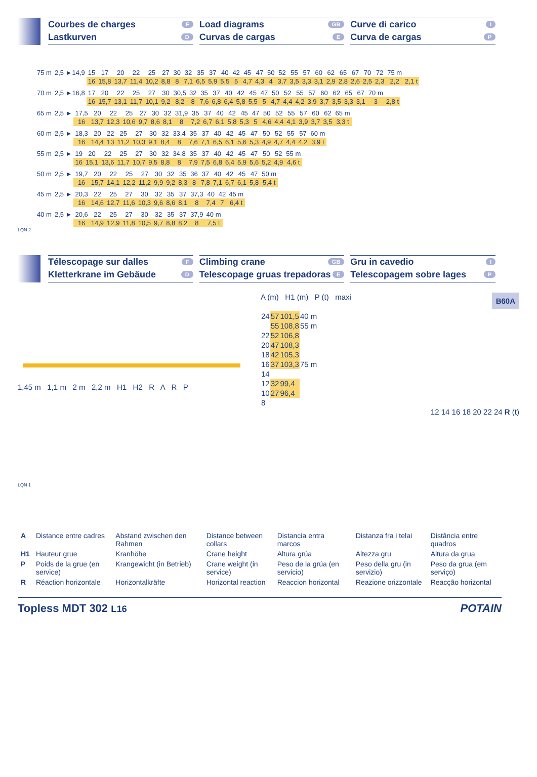Courbes de charges F
Lastkurven D
Load diagrams GB
Curvas de cargas E
Curve di carico I
Curva de cargas P
| 75 m | 2,5 ►14,9 | 15 | 17 | 20 | 22 | 25 | 27 | 30 | 32 | 35 | 37 | 40 | 42 | 45 | 47 | 50 | 52 | 55 | 57 | 60 | 62 | 65 | 67 | 70 | 72 | 75 m | |
| | | 16 | 15,8 | 13,7 | 11,4 | 10,2 | 8,8 | 8 | 7,1 | 6,5 | 5,9 | 5,5 | 5 | 4,7 | 4,3 | 4 | 3,7 | 3,5 | 3,3 | 3,1 | 2,9 | 2,8 | 2,6 | 2,5 | 2,3 | 2,2 | 2,1 t |
| 70 m | 2,5 ►16,8 | 17 | 20 | 22 | 25 | 27 | 30 | 30,5 | 32 | 35 | 37 | 40 | 42 | 45 | 47 | 50 | 52 | 55 | 57 | 60 | 62 | 65 | 67 | 70 m | |
| | | 16 | 15,7 | 13,1 | 11,7 | 10,1 | 9,2 | 8,2 | 8 | 7,6 | 6,8 | 6,4 | 5,8 | 5,5 | 5 | 4,7 | 4,4 | 4,2 | 3,9 | 3,7 | 3,5 | 3,3 | 3,1 | 3 | 2,8 t |
| 65 m | 2,5 ► | 17,5 | 20 | 22 | 25 | 27 | 30 | 32 | 31,9 | 35 | 37 | 40 | 42 | 45 | 47 | 50 | 52 | 55 | 57 | 60 | 62 | 65 m |
| | | 16 | 13,7 | 12,3 | 10,6 | 9,7 | 8,6 | 8,1 | 8 | 7,2 | 6,7 | 6,1 | 5,8 | 5,3 | 5 | 4,6 | 4,4 | 4,1 | 3,9 | 3,7 | 3,5 | 3,3 t |
| 60 m | 2,5 ► | 18,3 | 20 | 22 | 25 | 27 | 30 | 32 | 33,4 | 35 | 37 | 40 | 42 | 45 | 47 | 50 | 52 | 55 | 57 | 60 m |
| | | 16 | 14,4 | 13 | 11,2 | 10,3 | 9,1 | 8,4 | 8 | 7,6 | 7,1 | 6,5 | 6,1 | 5,6 | 5,3 | 4,9 | 4,7 | 4,4 | 4,2 | 3,9 t |
| 55 m | 2,5 ► | 19 | 20 | 22 | 25 | 27 | 30 | 32 | 34,8 | 35 | 37 | 40 | 42 | 45 | 47 | 50 | 52 | 55 m |
| | | 16 | 15,1 | 13,6 | 11,7 | 10,7 | 9,5 | 8,8 | 8 | 7,9 | 7,5 | 6,8 | 6,4 | 5,9 | 5,6 | 5,2 | 4,9 | 4,6 t |
| 50 m | 2,5 ► | 19,7 | 20 | 22 | 25 | 27 | 30 | 32 | 35 | 36 | 37 | 40 | 42 | 45 | 47 | 50 m |
| | | 16 | 15,7 | 14,1 | 12,2 | 11,2 | 9,9 | 9,2 | 8,3 | 8 | 7,8 | 7,1 | 6,7 | 6,1 | 5,8 | 5,4 t |
| 45 m | 2,5 ► | 20,3 | 22 | 25 | 27 | 30 | 32 | 35 | 37 | 37,3 | 40 | 42 | 45 m |
| | | 16 | 14,6 | 12,7 | 11,6 | 10,3 | 9,6 | 8,6 | 8,1 | 8 | 7,4 | 7 | 6,4 t |
| 40 m | 2,5 ► | 20,6 | 22 | 25 | 27 | 30 | 32 | 35 | 37 | 37,9 | 40 m |
| | | 16 | 14,9 | 12,9 | 11,8 | 10,5 | 9,7 | 8,8 | 8,2 | 8 | 7,5 t |
LQN 2
Télescopage sur dalles F
Kletterkrane im Gebäude D
Climbing crane GB
Telescopage gruas trepadoras E
Gru in cavedio I
Telescopagem sobre lages P
1,45 m 1,1 m 2 m 2,2 m H1 H2 R A R P
LQN 1
A (m) H1 (m) P (t) maxi B60A
| 24 | 57 | 101,5 | 40 m |
| | 55 | 108,8 | 55 m |
| 22 | 52 | 106,8 | |
| 20 | 47 | 108,3 | |
| 18 | 42 | 105,3 | |
| 16 | 37 | 103,3 | 75 m |
| 14 | | | |
| 12 | 32 | 99,4 | |
| 10 | 27 | 96,4 | |
| 8 | | | |
12 14 16 18 20 22 24 R (t)
| A | Distance entre cadres | Abstand zwischen den Rahmen | Distance between collars | Distancia entra marcos | Distanza fra i telai | Distância entre quadros |
| H1 | Hauteur grue | Kranhöhe | Crane height | Altura grúa | Altezza gru | Altura da grua |
| P | Poids de la grue (en service) | Krangewicht (in Betrieb) | Crane weight (in service) | Peso de la grúa (en servicio) | Peso della gru (in servizio) | Peso da grua (em serviço) |
| R | Réaction horizontale | Horizontalkräfte | Horizontal reaction | Reaccion horizontal | Reazione orizzontale | Reacção horizontal |
Topless MDT 302 L16 POTAIN